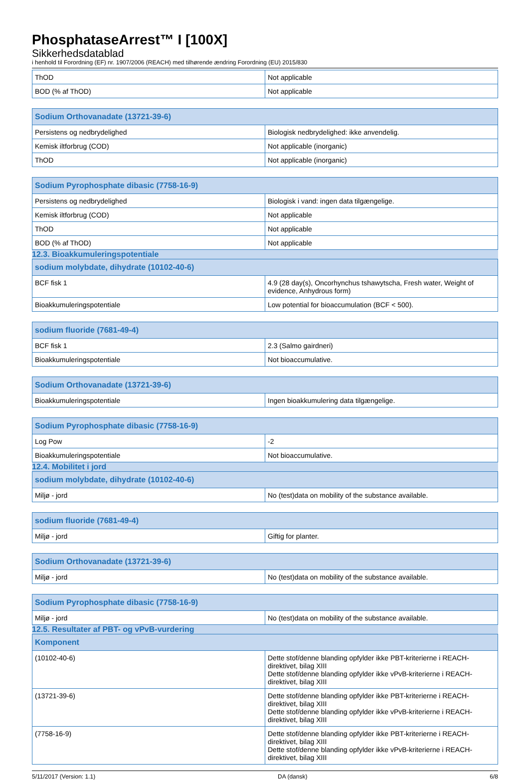PhosphataseArrest™ I [100X]
Sikkerhedsdatablad
i henhold til Forordning (EF) nr. 1907/2006 (REACH) med tilhørende ændring Forordning (EU) 2015/830
| ThOD | Not applicable |
| BOD (% af ThOD) | Not applicable |
| Sodium Orthovanadate (13721-39-6) | |
| --- | --- |
| Persistens og nedbrydelighed | Biologisk nedbrydelighed: ikke anvendelig. |
| Kemisk iltforbrug (COD) | Not applicable (inorganic) |
| ThOD | Not applicable (inorganic) |
| Sodium Pyrophosphate dibasic (7758-16-9) | |
| --- | --- |
| Persistens og nedbrydelighed | Biologisk i vand: ingen data tilgængelige. |
| Kemisk iltforbrug (COD) | Not applicable |
| ThOD | Not applicable |
| BOD (% af ThOD) | Not applicable |
12.3. Bioakkumuleringspotentiale
| sodium molybdate, dihydrate (10102-40-6) | |
| --- | --- |
| BCF fisk 1 | 4.9 (28 day(s), Oncorhynchus tshawytscha, Fresh water, Weight of evidence, Anhydrous form) |
| Bioakkumuleringspotentiale | Low potential for bioaccumulation (BCF < 500). |
| sodium fluoride (7681-49-4) | |
| --- | --- |
| BCF fisk 1 | 2.3 (Salmo gairdneri) |
| Bioakkumuleringspotentiale | Not bioaccumulative. |
| Sodium Orthovanadate (13721-39-6) | |
| --- | --- |
| Bioakkumuleringspotentiale | Ingen bioakkumulering data tilgængelige. |
| Sodium Pyrophosphate dibasic (7758-16-9) | |
| --- | --- |
| Log Pow | -2 |
| Bioakkumuleringspotentiale | Not bioaccumulative. |
12.4. Mobilitet i jord
| sodium molybdate, dihydrate (10102-40-6) | |
| --- | --- |
| Miljø - jord | No (test)data on mobility of the substance available. |
| sodium fluoride (7681-49-4) | |
| --- | --- |
| Miljø - jord | Giftig for planter. |
| Sodium Orthovanadate (13721-39-6) | |
| --- | --- |
| Miljø - jord | No (test)data on mobility of the substance available. |
| Sodium Pyrophosphate dibasic (7758-16-9) | |
| --- | --- |
| Miljø - jord | No (test)data on mobility of the substance available. |
12.5. Resultater af PBT- og vPvB-vurdering
| Komponent | |
| --- | --- |
| (10102-40-6) | Dette stof/denne blanding opfylder ikke PBT-kriterierne i REACH-direktivet, bilag XIII Dette stof/denne blanding opfylder ikke vPvB-kriterierne i REACH-direktivet, bilag XIII |
| (13721-39-6) | Dette stof/denne blanding opfylder ikke PBT-kriterierne i REACH-direktivet, bilag XIII Dette stof/denne blanding opfylder ikke vPvB-kriterierne i REACH-direktivet, bilag XIII |
| (7758-16-9) | Dette stof/denne blanding opfylder ikke PBT-kriterierne i REACH-direktivet, bilag XIII Dette stof/denne blanding opfylder ikke vPvB-kriterierne i REACH-direktivet, bilag XIII |
5/11/2017 (Version: 1.1) DA (dansk) 6/8